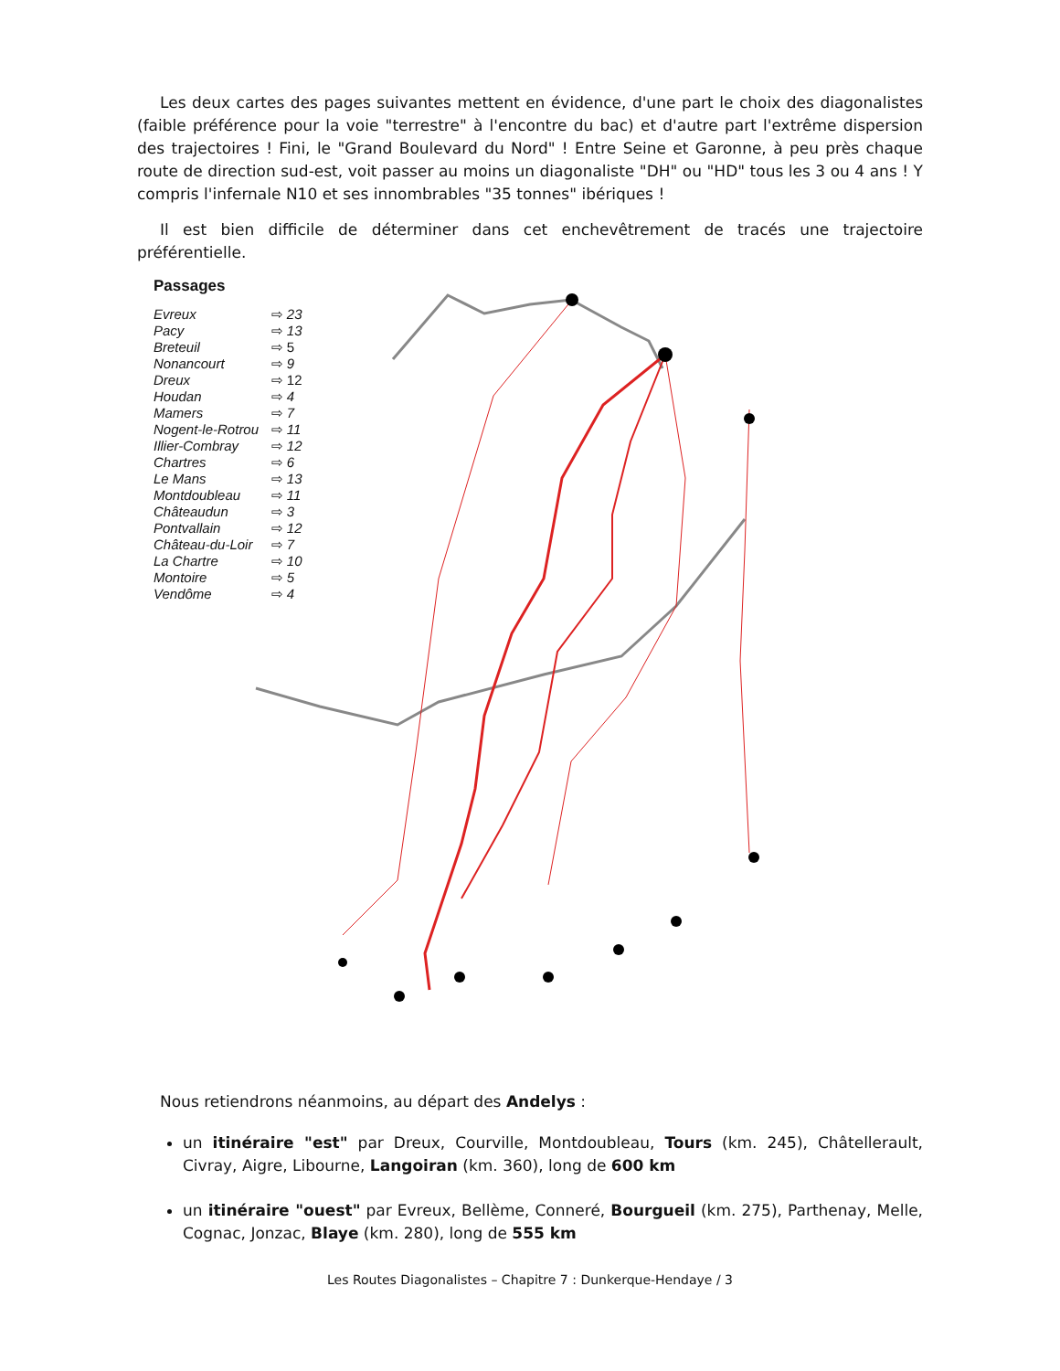Les deux cartes des pages suivantes mettent en évidence, d'une part le choix des diagonalistes (faible préférence pour la voie "terrestre" à l'encontre du bac) et d'autre part l'extrême dispersion des trajectoires ! Fini, le "Grand Boulevard du Nord" ! Entre Seine et Garonne, à peu près chaque route de direction sud-est, voit passer au moins un diagonaliste "DH" ou "HD" tous les 3 ou 4 ans ! Y compris l'infernale N10 et ses innombrables "35 tonnes" ibériques !
Il est bien difficile de déterminer dans cet enchevêtrement de tracés une trajectoire préférentielle.
Passages
| Evreux | ⇨ 23 |
| Pacy | ⇨ 13 |
| Breteuil | ⇨ 5 |
| Nonancourt | ⇨ 9 |
| Dreux | ⇨ 12 |
| Houdan | ⇨ 4 |
| Mamers | ⇨ 7 |
| Nogent-le-Rotrou | ⇨ 11 |
| Illier-Combray | ⇨ 12 |
| Chartres | ⇨ 6 |
| Le Mans | ⇨ 13 |
| Montdoubleau | ⇨ 11 |
| Châteaudun | ⇨ 3 |
| Pontvallain | ⇨ 12 |
| Château-du-Loir | ⇨ 7 |
| La Chartre | ⇨ 10 |
| Montoire | ⇨ 5 |
| Vendôme | ⇨ 4 |
Nous retiendrons néanmoins, au départ des Andelys :
un itinéraire "est" par Dreux, Courville, Montdoubleau, Tours (km. 245), Châtellerault, Civray, Aigre, Libourne, Langoiran (km. 360), long de 600 km
un itinéraire "ouest" par Evreux, Bellème, Conneré, Bourgueil (km. 275), Parthenay, Melle, Cognac, Jonzac, Blaye (km. 280), long de 555 km
Les Routes Diagonalistes – Chapitre 7 : Dunkerque-Hendaye / 3